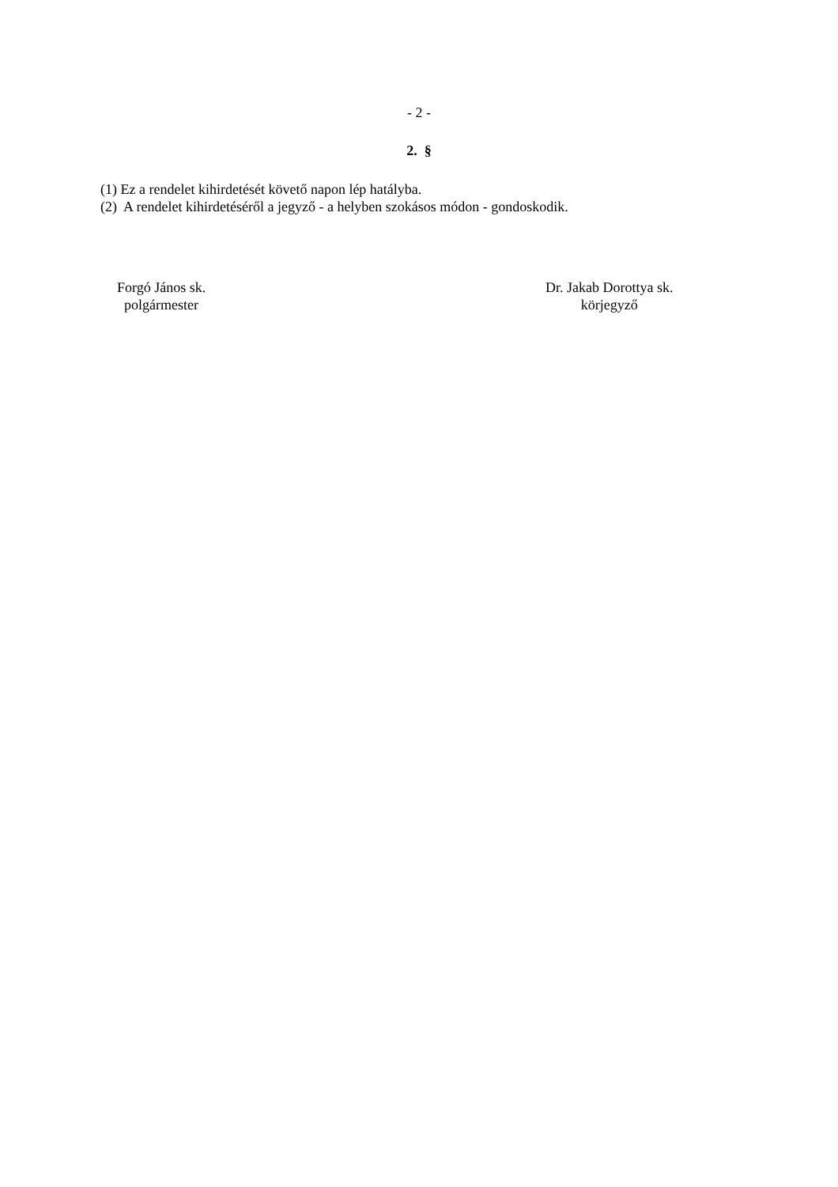- 2 -
2. §
(1) Ez a rendelet kihirdetését követő napon lép hatályba.
(2) A rendelet kihirdetéséről a jegyző - a helyben szokásos módon - gondoskodik.
Forgó János sk.
polgármester
Dr. Jakab Dorottya sk.
körjegyző